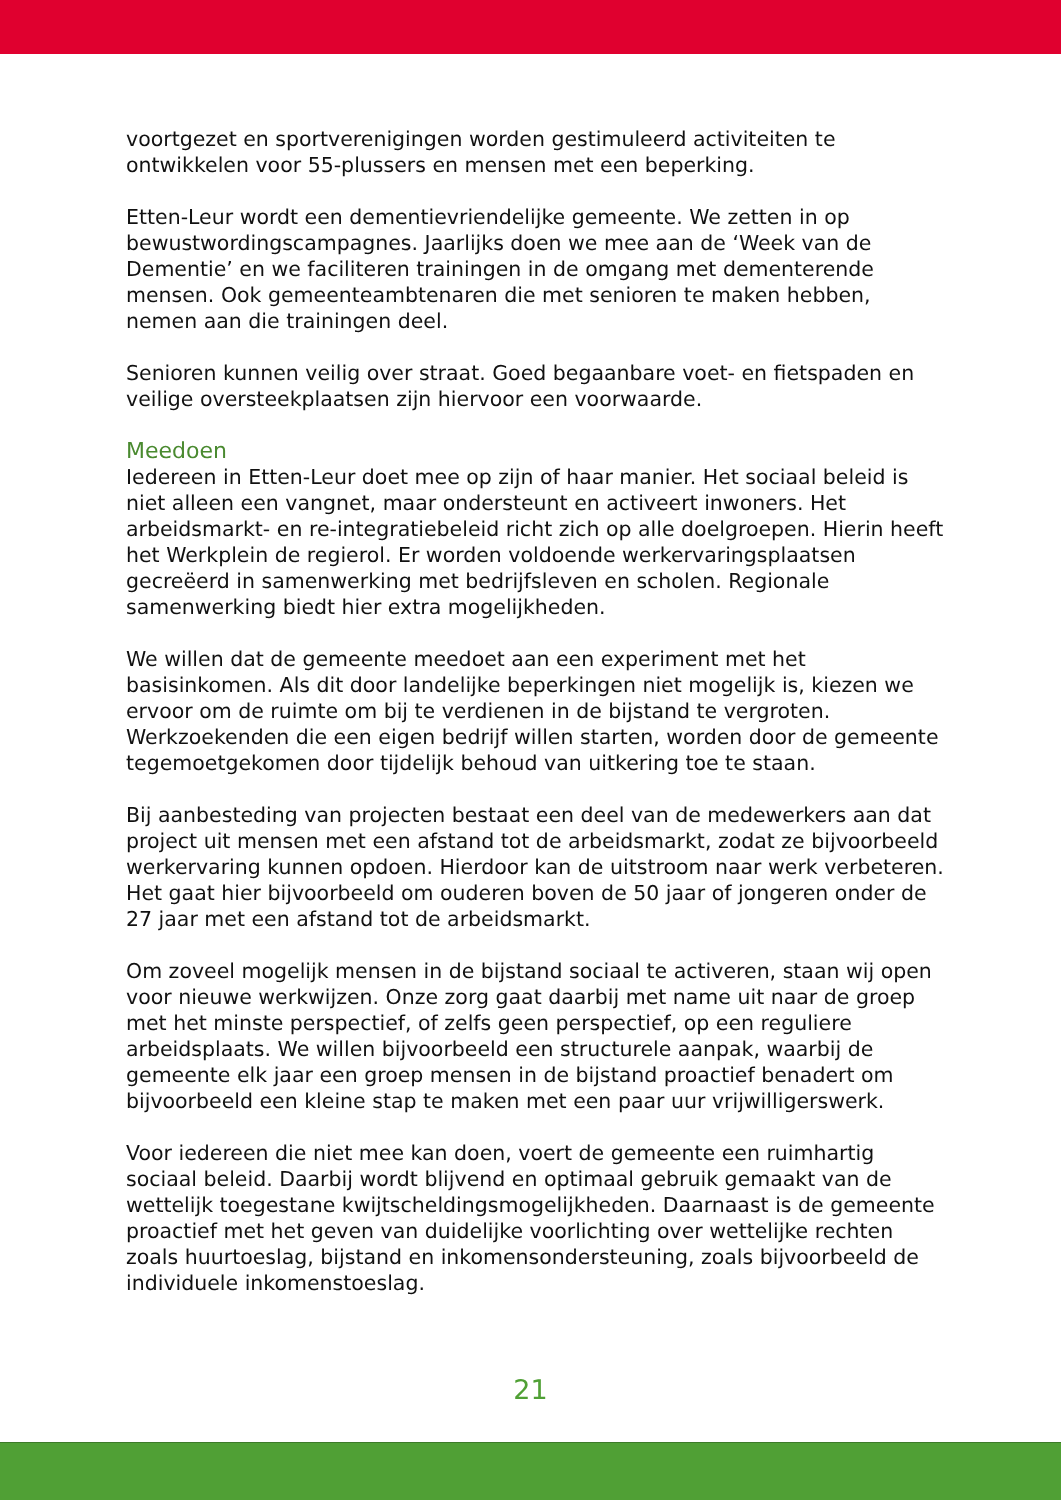voortgezet en sportverenigingen worden gestimuleerd activiteiten te ontwikkelen voor 55-plussers en mensen met een beperking.
Etten-Leur wordt een dementievriendelijke gemeente. We zetten in op bewustwordingscampagnes. Jaarlijks doen we mee aan de ‘Week van de Dementie’ en we faciliteren trainingen in de omgang met dementerende mensen. Ook gemeenteambtenaren die met senioren te maken hebben, nemen aan die trainingen deel.
Senioren kunnen veilig over straat. Goed begaanbare voet- en fietspaden en veilige oversteekplaatsen zijn hiervoor een voorwaarde.
Meedoen
Iedereen in Etten-Leur doet mee op zijn of haar manier. Het sociaal beleid is niet alleen een vangnet, maar ondersteunt en activeert inwoners. Het arbeidsmarkt- en re-integratiebeleid richt zich op alle doelgroepen. Hierin heeft het Werkplein de regierol. Er worden voldoende werkervaringsplaatsen gecreëerd in samenwerking met bedrijfsleven en scholen. Regionale samenwerking biedt hier extra mogelijkheden.
We willen dat de gemeente meedoet aan een experiment met het basisinkomen. Als dit door landelijke beperkingen niet mogelijk is, kiezen we ervoor om de ruimte om bij te verdienen in de bijstand te vergroten. Werkzoekenden die een eigen bedrijf willen starten, worden door de gemeente tegemoetgekomen door tijdelijk behoud van uitkering toe te staan.
Bij aanbesteding van projecten bestaat een deel van de medewerkers aan dat project uit mensen met een afstand tot de arbeidsmarkt, zodat ze bijvoorbeeld werkervaring kunnen opdoen. Hierdoor kan de uitstroom naar werk verbeteren. Het gaat hier bijvoorbeeld om ouderen boven de 50 jaar of jongeren onder de 27 jaar met een afstand tot de arbeidsmarkt.
Om zoveel mogelijk mensen in de bijstand sociaal te activeren, staan wij open voor nieuwe werkwijzen. Onze zorg gaat daarbij met name uit naar de groep met het minste perspectief, of zelfs geen perspectief, op een reguliere arbeidsplaats. We willen bijvoorbeeld een structurele aanpak, waarbij de gemeente elk jaar een groep mensen in de bijstand proactief benadert om bijvoorbeeld een kleine stap te maken met een paar uur vrijwilligerswerk.
Voor iedereen die niet mee kan doen, voert de gemeente een ruimhartig sociaal beleid. Daarbij wordt blijvend en optimaal gebruik gemaakt van de wettelijk toegestane kwijtscheldingsmogelijkheden. Daarnaast is de gemeente proactief met het geven van duidelijke voorlichting over wettelijke rechten zoals huurtoeslag, bijstand en inkomensondersteuning, zoals bijvoorbeeld de individuele inkomenstoeslag.
21